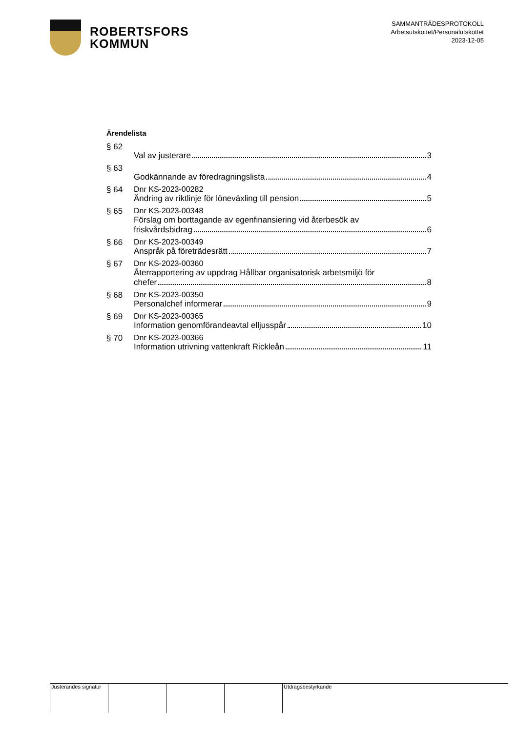ROBERTSFORS
KOMMUN
SAMMANTRÄDESPROTOKOLL
Arbetsutskottet/Personalutskottet
2023-12-05
Ärendelista
§ 62 Val av justerare 3
§ 63 Godkännande av föredragningslista 4
§ 64 Dnr KS-2023-00282
Ändring av riktlinje för löneväxling till pension 5
§ 65 Dnr KS-2023-00348
Förslag om borttagande av egenfinansiering vid återbesök av
friskvårdsbidrag 6
§ 66 Dnr KS-2023-00349
Anspråk på företrädesrätt 7
§ 67 Dnr KS-2023-00360
Återrapportering av uppdrag Hållbar organisatorisk arbetsmiljö för
chefer 8
§ 68 Dnr KS-2023-00350
Personalchef informerar 9
§ 69 Dnr KS-2023-00365
Information genomförandeavtal elljusspår 10
§ 70 Dnr KS-2023-00366
Information utrivning vattenkraft Rickleån 11
Justerandes signatur
Utdragsbestyrkande